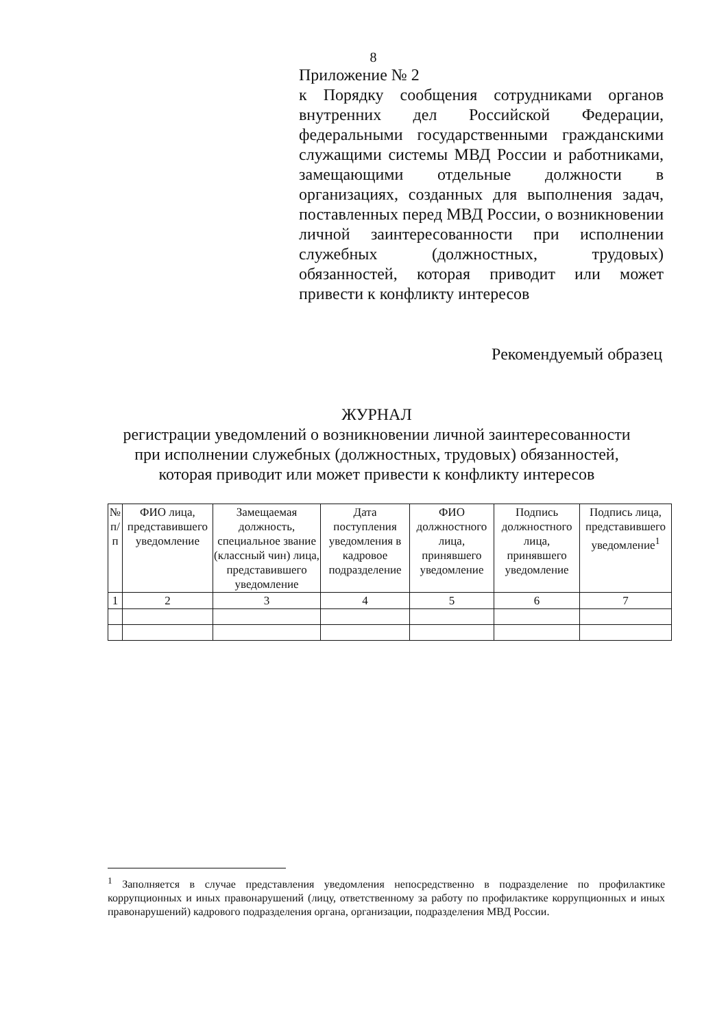8
Приложение № 2
к Порядку сообщения сотрудниками органов внутренних дел Российской Федерации, федеральными государственными гражданскими служащими системы МВД России и работниками, замещающими отдельные должности в организациях, созданных для выполнения задач, поставленных перед МВД России, о возникновении личной заинтересованности при исполнении служебных (должностных, трудовых) обязанностей, которая приводит или может привести к конфликту интересов
Рекомендуемый образец
ЖУРНАЛ
регистрации уведомлений о возникновении личной заинтересованности
при исполнении служебных (должностных, трудовых) обязанностей,
которая приводит или может привести к конфликту интересов
| № п/п | ФИО лица, представившего уведомление | Замещаемая должность, специальное звание (классный чин) лица, представившего уведомление | Дата поступления уведомления в кадровое подразделение | ФИО должностного лица, принявшего уведомление | Подпись должностного лица, принявшего уведомление | Подпись лица, представившего уведомление<sup>1</sup> |
| --- | --- | --- | --- | --- | --- | --- |
| 1 | 2 | 3 | 4 | 5 | 6 | 7 |
<sup>1</sup> Заполняется в случае представления уведомления непосредственно в подразделение по профилактике коррупционных и иных правонарушений (лицу, ответственному за работу по профилактике коррупционных и иных правонарушений) кадрового подразделения органа, организации, подразделения МВД России.